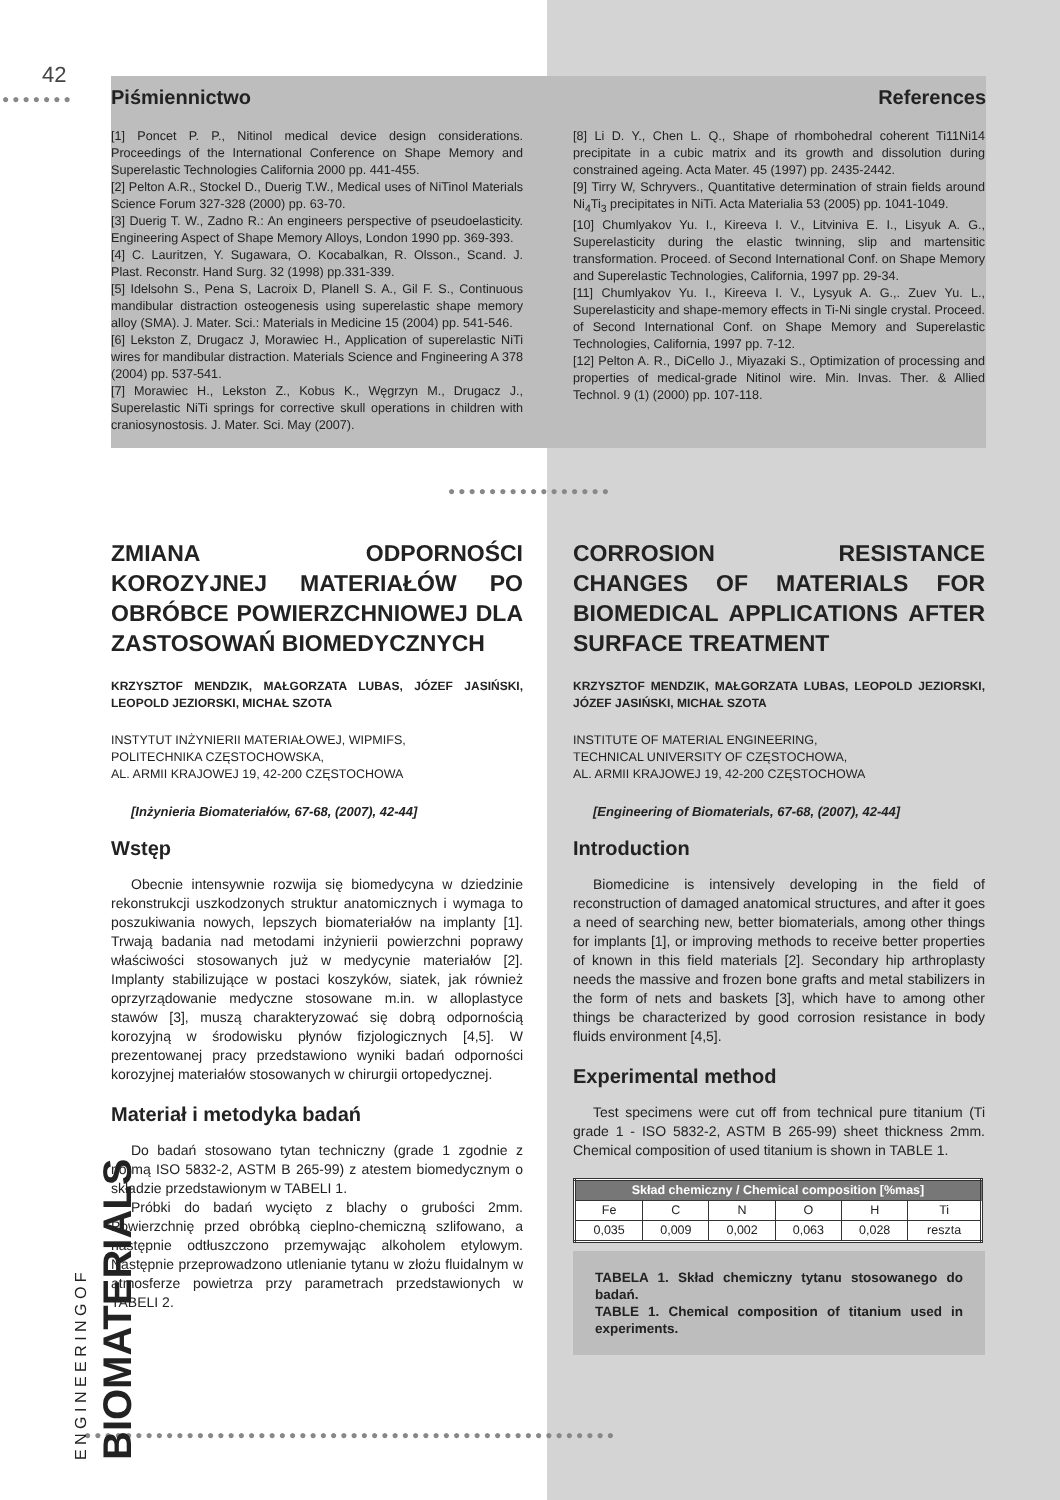42
●●●●●●● Piśmiennictwo References
[1] Poncet P. P., Nitinol medical device design considerations. Proceedings of the International Conference on Shape Memory and Superelastic Technologies California 2000 pp. 441-455.
[2] Pelton A.R., Stockel D., Duerig T.W., Medical uses of NiTinol Materials Science Forum 327-328 (2000) pp. 63-70.
[3] Duerig T. W., Zadno R.: An engineers perspective of pseudoelasticity. Engineering Aspect of Shape Memory Alloys, London 1990 pp. 369-393.
[4] C. Lauritzen, Y. Sugawara, O. Kocabalkan, R. Olsson., Scand. J. Plast. Reconstr. Hand Surg. 32 (1998) pp.331-339.
[5] Idelsohn S., Pena S, Lacroix D, Planell S. A., Gil F. S., Continuous mandibular distraction osteogenesis using superelastic shape memory alloy (SMA). J. Mater. Sci.: Materials in Medicine 15 (2004) pp. 541-546.
[6] Lekston Z, Drugacz J, Morawiec H., Application of superelastic NiTi wires for mandibular distraction. Materials Science and Fngineering A 378 (2004) pp. 537-541.
[7] Morawiec H., Lekston Z., Kobus K., Węgrzyn M., Drugacz J., Superelastic NiTi springs for corrective skull operations in children with craniosynostosis. J. Mater. Sci. May (2007).
[8] Li D. Y., Chen L. Q., Shape of rhombohedral coherent Ti11Ni14 precipitate in a cubic matrix and its growth and dissolution during constrained ageing. Acta Mater. 45 (1997) pp. 2435-2442.
[9] Tirry W, Schryvers., Quantitative determination of strain fields around Ni<sub>4</sub>Ti<sub>3</sub> precipitates in NiTi. Acta Materialia 53 (2005) pp. 1041-1049.
[10] Chumlyakov Yu. I., Kireeva I. V., Litviniva E. I., Lisyuk A. G., Superelasticity during the elastic twinning, slip and martensitic transformation. Proceed. of Second International Conf. on Shape Memory and Superelastic Technologies, California, 1997 pp. 29-34.
[11] Chumlyakov Yu. I., Kireeva I. V., Lysyuk A. G.,. Zuev Yu. L., Superelasticity and shape-memory effects in Ti-Ni single crystal. Proceed. of Second International Conf. on Shape Memory and Superelastic Technologies, California, 1997 pp. 7-12.
[12] Pelton A. R., DiCello J., Miyazaki S., Optimization of processing and properties of medical-grade Nitinol wire. Min. Invas. Ther. & Allied Technol. 9 (1) (2000) pp. 107-118.
●●●●●●●●●●●●●●●●
ZMIANA ODPORNOŚCI KOROZYJNEJ MATERIAŁÓW PO OBRÓBCE POWIERZCHNIOWEJ DLA ZASTOSOWAŃ BIOMEDYCZNYCH
KRZYSZTOF MENDZIK, MAŁGORZATA LUBAS, JÓZEF JASIŃSKI, LEOPOLD JEZIORSKI, MICHAŁ SZOTA
INSTYTUT INŻYNIERII MATERIAŁOWEJ, WIPMIFS,
POLITECHNIKA CZĘSTOCHOWSKA,
AL. ARMII KRAJOWEJ 19, 42-200 CZĘSTOCHOWA
[Inżynieria Biomateriałów, 67-68, (2007), 42-44]
Wstęp
Obecnie intensywnie rozwija się biomedycyna w dziedzinie rekonstrukcji uszkodzonych struktur anatomicznych i wymaga to poszukiwania nowych, lepszych biomateriałów na implanty [1]. Trwają badania nad metodami inżynierii powierzchni poprawy właściwości stosowanych już w medycynie materiałów [2]. Implanty stabilizujące w postaci koszyków, siatek, jak również oprzyrządowanie medyczne stosowane m.in. w alloplastyce stawów [3], muszą charakteryzować się dobrą odpornością korozyjną w środowisku płynów fizjologicznych [4,5]. W prezentowanej pracy przedstawiono wyniki badań odporności korozyjnej materiałów stosowanych w chirurgii ortopedycznej.
Materiał i metodyka badań
Do badań stosowano tytan techniczny (grade 1 zgodnie z normą ISO 5832-2, ASTM B 265-99) z atestem biomedycznym o składzie przedstawionym w TABELI 1.
Próbki do badań wycięto z blachy o grubości 2mm. Powierzchnię przed obróbką cieplno-chemiczną szlifowano, a następnie odtłuszczono przemywając alkoholem etylowym. Następnie przeprowadzono utlenianie tytanu w złożu fluidalnym w atmosferze powietrza przy parametrach przedstawionych w TABELI 2.
CORROSION RESISTANCE CHANGES OF MATERIALS FOR BIOMEDICAL APPLICATIONS AFTER SURFACE TREATMENT
KRZYSZTOF MENDZIK, MAŁGORZATA LUBAS, LEOPOLD JEZIORSKI, JÓZEF JASIŃSKI, MICHAŁ SZOTA
INSTITUTE OF MATERIAL ENGINEERING,
TECHNICAL UNIVERSITY OF CZĘSTOCHOWA,
AL. ARMII KRAJOWEJ 19, 42-200 CZĘSTOCHOWA
[Engineering of Biomaterials, 67-68, (2007), 42-44]
Introduction
Biomedicine is intensively developing in the field of reconstruction of damaged anatomical structures, and after it goes a need of searching new, better biomaterials, among other things for implants [1], or improving methods to receive better properties of known in this field materials [2]. Secondary hip arthroplasty needs the massive and frozen bone grafts and metal stabilizers in the form of nets and baskets [3], which have to among other things be characterized by good corrosion resistance in body fluids environment [4,5].
Experimental method
Test specimens were cut off from technical pure titanium (Ti grade 1 - ISO 5832-2, ASTM B 265-99) sheet thickness 2mm. Chemical composition of used titanium is shown in TABLE 1.
| Skład chemiczny / Chemical composition [%mas] | | | | | |
| --- | --- | --- | --- | --- | --- |
| Fe | C | N | O | H | Ti |
| 0,035 | 0,009 | 0,002 | 0,063 | 0,028 | reszta |
TABELA 1. Skład chemiczny tytanu stosowanego do badań.
TABLE 1. Chemical composition of titanium used in experiments.
●●●●●●●●●●●●●●●●●●●●●●●●●●●●●●●●●●●●●●●●●●●●●●●●●●●●
E N G I N E E R I N G O F
BIOMATERIALS